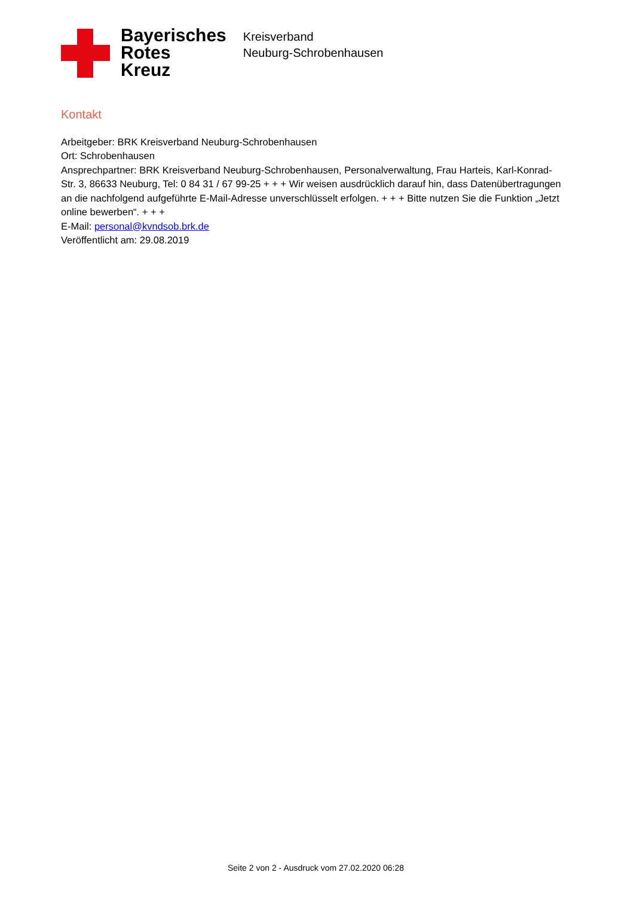Bayerisches
Rotes
Kreuz
Kreisverband
Neuburg-Schrobenhausen
Kontakt
Arbeitgeber: BRK Kreisverband Neuburg-Schrobenhausen
Ort: Schrobenhausen
Ansprechpartner: BRK Kreisverband Neuburg-Schrobenhausen, Personalverwaltung, Frau Harteis, Karl-Konrad-Str. 3, 86633 Neuburg, Tel: 0 84 31 / 67 99-25 + + + Wir weisen ausdrücklich darauf hin, dass Datenübertragungen an die nachfolgend aufgeführte E-Mail-Adresse unverschlüsselt erfolgen. + + + Bitte nutzen Sie die Funktion „Jetzt online bewerben“. + + +
E-Mail: personal@kvndsob.brk.de
Veröffentlicht am: 29.08.2019
Seite 2 von 2 - Ausdruck vom 27.02.2020 06:28